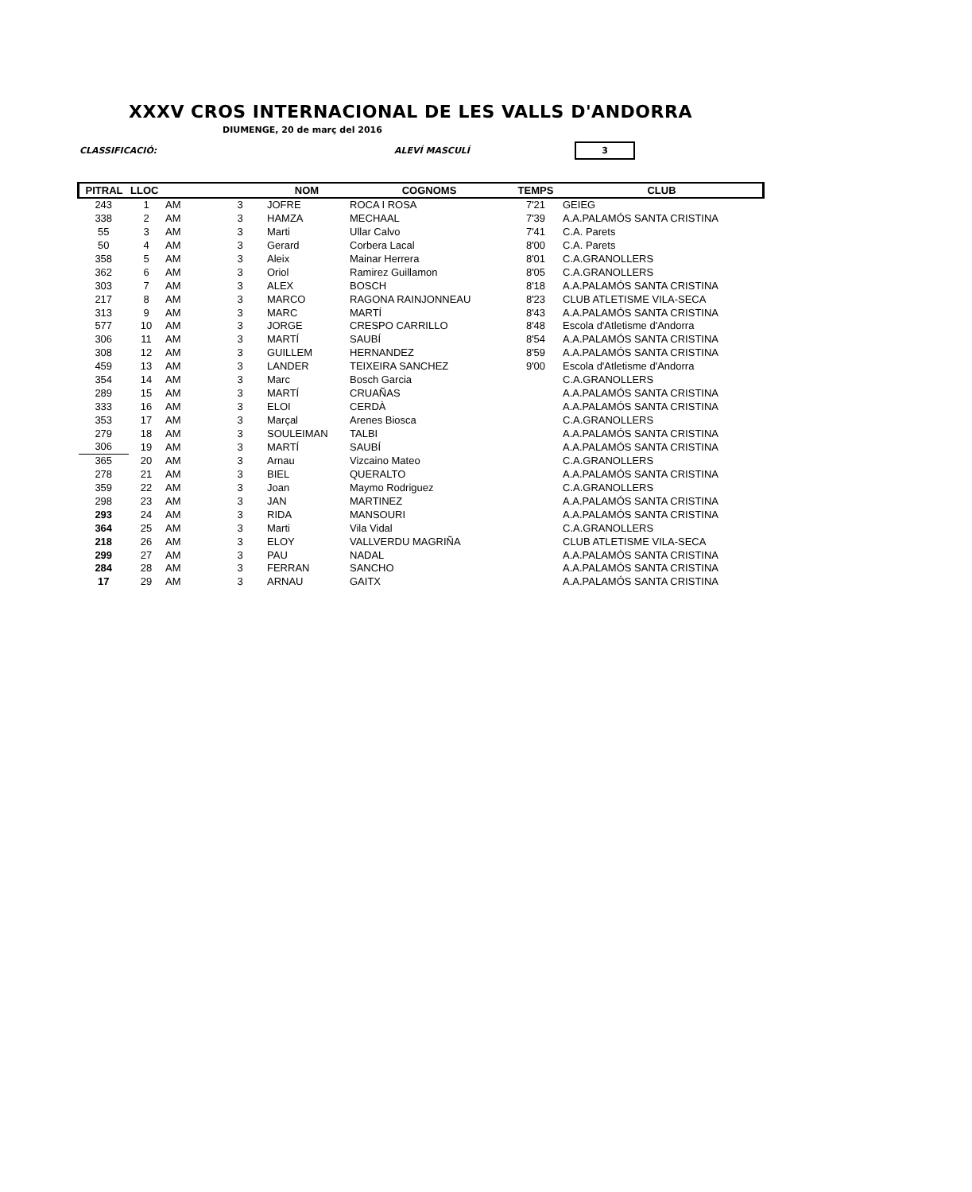XXXV CROS INTERNACIONAL DE LES VALLS D'ANDORRA
DIUMENGE, 20 de març del 2016
CLASSIFICACIÓ: ALEVÍ MASCULÍ
3
| PITRAL | LLOC | | | NOM | COGNOMS | TEMPS | CLUB |
| --- | --- | --- | --- | --- | --- | --- | --- |
| 243 | 1 | AM | 3 | JOFRE | ROCA I ROSA | 7'21 | GEIEG |
| 338 | 2 | AM | 3 | HAMZA | MECHAAL | 7'39 | A.A.PALAMÓS SANTA CRISTINA |
| 55 | 3 | AM | 3 | Marti | Ullar Calvo | 7'41 | C.A. Parets |
| 50 | 4 | AM | 3 | Gerard | Corbera Lacal | 8'00 | C.A. Parets |
| 358 | 5 | AM | 3 | Aleix | Mainar Herrera | 8'01 | C.A.GRANOLLERS |
| 362 | 6 | AM | 3 | Oriol | Ramirez Guillamon | 8'05 | C.A.GRANOLLERS |
| 303 | 7 | AM | 3 | ALEX | BOSCH | 8'18 | A.A.PALAMÓS SANTA CRISTINA |
| 217 | 8 | AM | 3 | MARCO | RAGONA RAINJONNEAU | 8'23 | CLUB ATLETISME VILA-SECA |
| 313 | 9 | AM | 3 | MARC | MARTÍ | 8'43 | A.A.PALAMÓS SANTA CRISTINA |
| 577 | 10 | AM | 3 | JORGE | CRESPO CARRILLO | 8'48 | Escola d'Atletisme d'Andorra |
| 306 | 11 | AM | 3 | MARTÍ | SAUBÍ | 8'54 | A.A.PALAMÓS SANTA CRISTINA |
| 308 | 12 | AM | 3 | GUILLEM | HERNANDEZ | 8'59 | A.A.PALAMÓS SANTA CRISTINA |
| 459 | 13 | AM | 3 | LANDER | TEIXEIRA SANCHEZ | 9'00 | Escola d'Atletisme d'Andorra |
| 354 | 14 | AM | 3 | Marc | Bosch Garcia | | C.A.GRANOLLERS |
| 289 | 15 | AM | 3 | MARTÍ | CRUAÑAS | | A.A.PALAMÓS SANTA CRISTINA |
| 333 | 16 | AM | 3 | ELOI | CERDÀ | | A.A.PALAMÓS SANTA CRISTINA |
| 353 | 17 | AM | 3 | Marçal | Arenes Biosca | | C.A.GRANOLLERS |
| 279 | 18 | AM | 3 | SOULEIMAN | TALBI | | A.A.PALAMÓS SANTA CRISTINA |
| 306 | 19 | AM | 3 | MARTÍ | SAUBÍ | | A.A.PALAMÓS SANTA CRISTINA |
| 365 | 20 | AM | 3 | Arnau | Vizcaino Mateo | | C.A.GRANOLLERS |
| 278 | 21 | AM | 3 | BIEL | QUERALTO | | A.A.PALAMÓS SANTA CRISTINA |
| 359 | 22 | AM | 3 | Joan | Maymo Rodriguez | | C.A.GRANOLLERS |
| 298 | 23 | AM | 3 | JAN | MARTINEZ | | A.A.PALAMÓS SANTA CRISTINA |
| 293 | 24 | AM | 3 | RIDA | MANSOURI | | A.A.PALAMÓS SANTA CRISTINA |
| 364 | 25 | AM | 3 | Marti | Vila Vidal | | C.A.GRANOLLERS |
| 218 | 26 | AM | 3 | ELOY | VALLVERDU MAGRIÑA | | CLUB ATLETISME VILA-SECA |
| 299 | 27 | AM | 3 | PAU | NADAL | | A.A.PALAMÓS SANTA CRISTINA |
| 284 | 28 | AM | 3 | FERRAN | SANCHO | | A.A.PALAMÓS SANTA CRISTINA |
| 17 | 29 | AM | 3 | ARNAU | GAITX | | A.A.PALAMÓS SANTA CRISTINA |